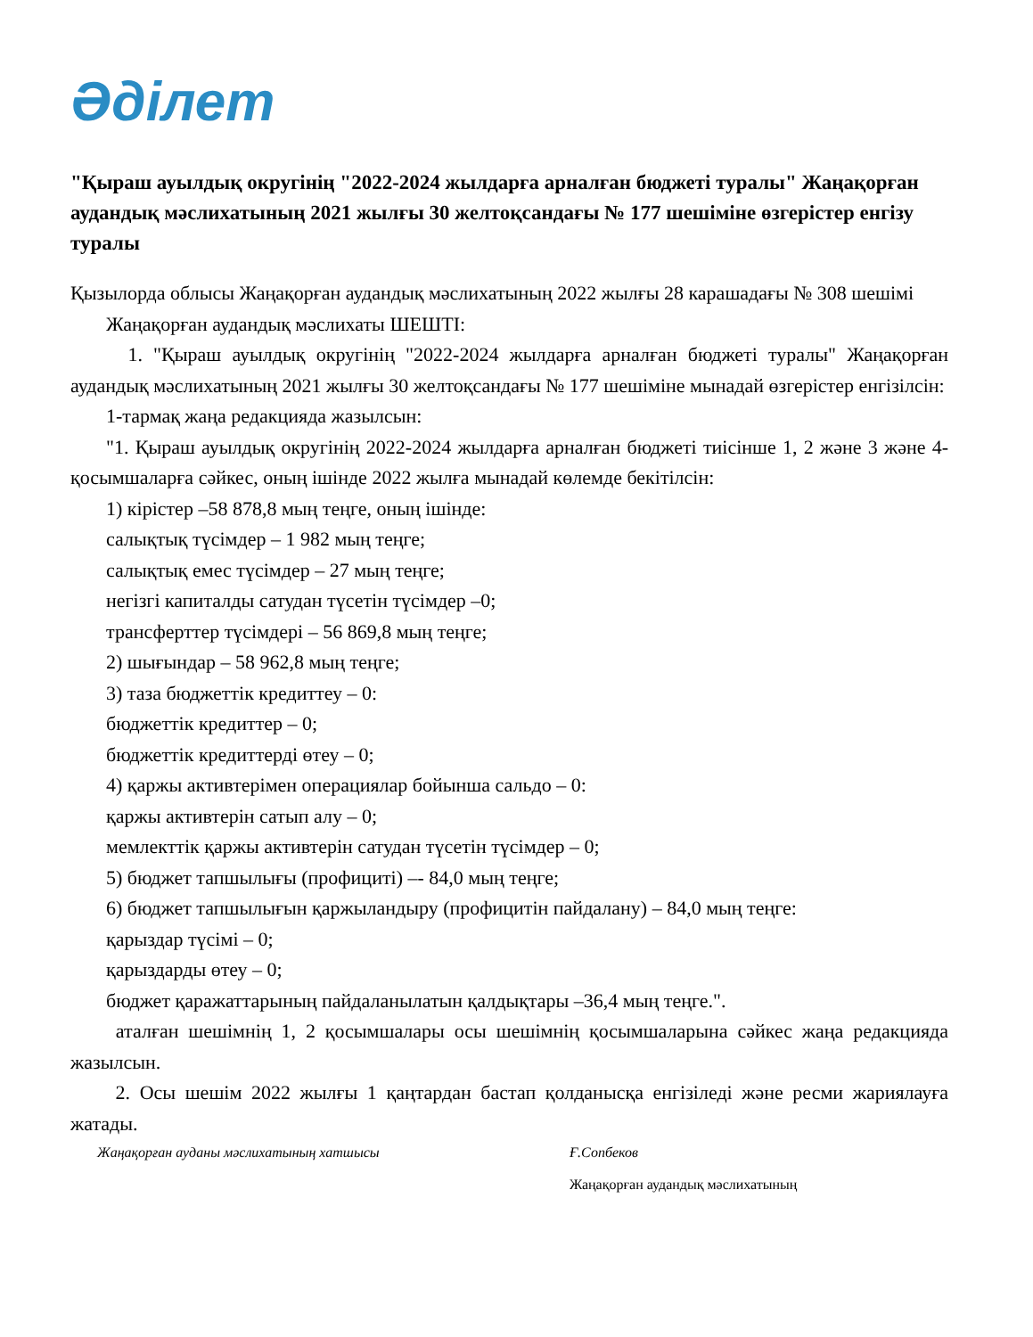Әділет
"Қыраш ауылдық округінің "2022-2024 жылдарға арналған бюджеті туралы" Жаңақорған аудандық мәслихатының 2021 жылғы 30 желтоқсандағы № 177 шешіміне өзгерістер енгізу туралы
Қызылорда облысы Жаңақорған аудандық мәслихатының 2022 жылғы 28 карашадағы № 308 шешімі
Жаңақорған аудандық мәслихаты ШЕШТІ:
1. "Қыраш ауылдық округінің "2022-2024 жылдарға арналған бюджеті туралы" Жаңақорған аудандық мәслихатының 2021 жылғы 30 желтоқсандағы № 177 шешіміне мынадай өзгерістер енгізілсін:
1-тармақ жаңа редакцияда жазылсын:
"1. Қыраш ауылдық округінің 2022-2024 жылдарға арналған бюджеті тиісінше 1, 2 және 3 және 4-қосымшаларға сәйкес, оның ішінде 2022 жылға мынадай көлемде бекітілсін:
1) кірістер –58 878,8 мың теңге, оның ішінде:
салықтық түсімдер – 1 982 мың теңге;
салықтық емес түсімдер – 27 мың теңге;
негізгі капиталды сатудан түсетін түсімдер –0;
трансферттер түсімдері – 56 869,8 мың теңге;
2) шығындар – 58 962,8 мың теңге;
3) таза бюджеттік кредиттеу – 0:
бюджеттік кредиттер – 0;
бюджеттік кредиттерді өтеу – 0;
4) қаржы активтерімен операциялар бойынша сальдо – 0:
қаржы активтерін сатып алу – 0;
мемлекттік қаржы активтерін сатудан түсетін түсімдер – 0;
5) бюджет тапшылығы (профициті) –- 84,0 мың теңге;
6) бюджет тапшылығын қаржыландыру (профицитін пайдалану) – 84,0 мың теңге:
қарыздар түсімі – 0;
қарыздарды өтеу – 0;
бюджет қаражаттарының пайдаланылатын қалдықтары –36,4 мың теңге.".
аталған шешімнің 1, 2 қосымшалары осы шешімнің қосымшаларына сәйкес жаңа редакцияда жазылсын.
2. Осы шешім 2022 жылғы 1 қаңтардан бастап қолданысқа енгізіледі және ресми жариялауға жатады.
Жаңақорған ауданы мәслихатының хатшысы Ғ.Сопбеков
Жаңақорған аудандық мәслихатының